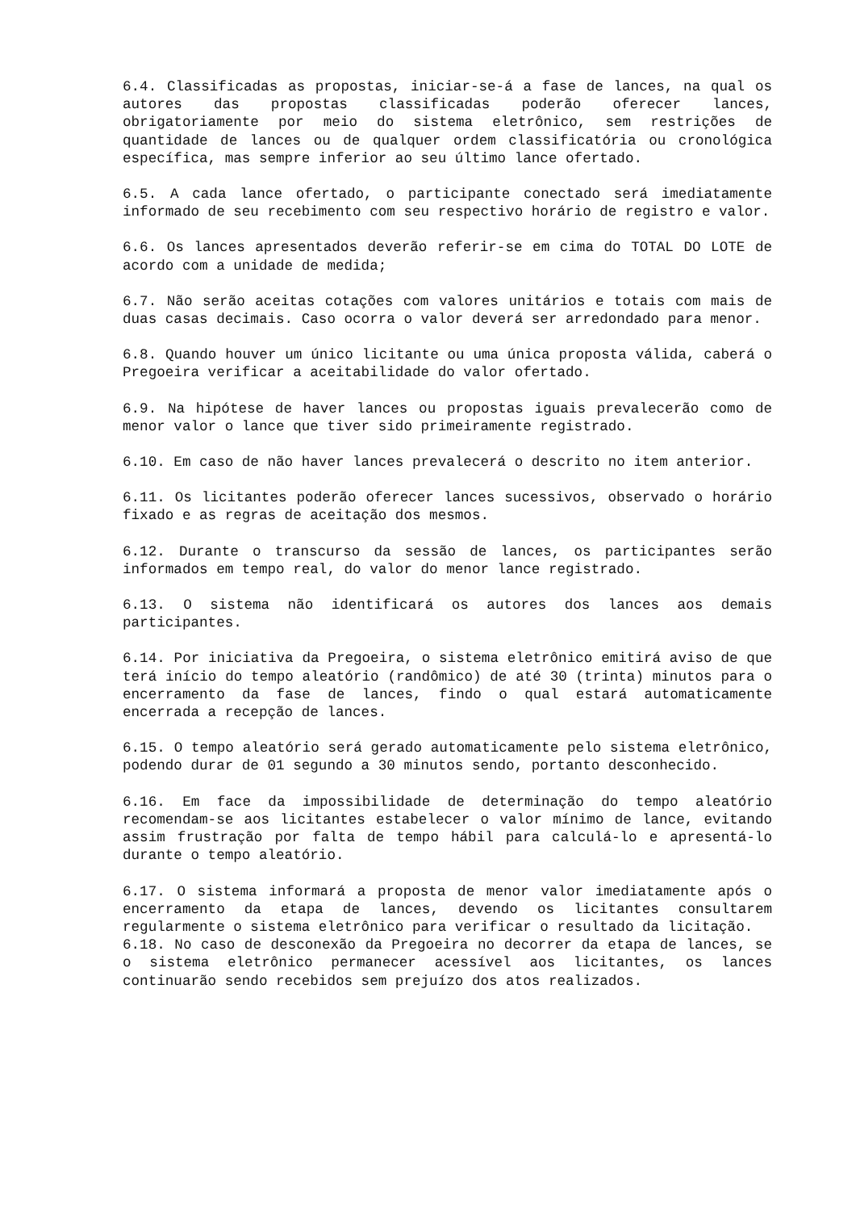6.4. Classificadas as propostas, iniciar-se-á a fase de lances, na qual os autores das propostas classificadas poderão oferecer lances, obrigatoriamente por meio do sistema eletrônico, sem restrições de quantidade de lances ou de qualquer ordem classificatória ou cronológica específica, mas sempre inferior ao seu último lance ofertado.
6.5. A cada lance ofertado, o participante conectado será imediatamente informado de seu recebimento com seu respectivo horário de registro e valor.
6.6. Os lances apresentados deverão referir-se em cima do TOTAL DO LOTE de acordo com a unidade de medida;
6.7. Não serão aceitas cotações com valores unitários e totais com mais de duas casas decimais. Caso ocorra o valor deverá ser arredondado para menor.
6.8. Quando houver um único licitante ou uma única proposta válida, caberá o Pregoeira verificar a aceitabilidade do valor ofertado.
6.9. Na hipótese de haver lances ou propostas iguais prevalecerão como de menor valor o lance que tiver sido primeiramente registrado.
6.10. Em caso de não haver lances prevalecerá o descrito no item anterior.
6.11. Os licitantes poderão oferecer lances sucessivos, observado o horário fixado e as regras de aceitação dos mesmos.
6.12. Durante o transcurso da sessão de lances, os participantes serão informados em tempo real, do valor do menor lance registrado.
6.13. O sistema não identificará os autores dos lances aos demais participantes.
6.14. Por iniciativa da Pregoeira, o sistema eletrônico emitirá aviso de que terá início do tempo aleatório (randômico) de até 30 (trinta) minutos para o encerramento da fase de lances, findo o qual estará automaticamente encerrada a recepção de lances.
6.15. O tempo aleatório será gerado automaticamente pelo sistema eletrônico, podendo durar de 01 segundo a 30 minutos sendo, portanto desconhecido.
6.16. Em face da impossibilidade de determinação do tempo aleatório recomendam-se aos licitantes estabelecer o valor mínimo de lance, evitando assim frustração por falta de tempo hábil para calculá-lo e apresentá-lo durante o tempo aleatório.
6.17. O sistema informará a proposta de menor valor imediatamente após o encerramento da etapa de lances, devendo os licitantes consultarem regularmente o sistema eletrônico para verificar o resultado da licitação.
6.18. No caso de desconexão da Pregoeira no decorrer da etapa de lances, se o sistema eletrônico permanecer acessível aos licitantes, os lances continuarão sendo recebidos sem prejuízo dos atos realizados.